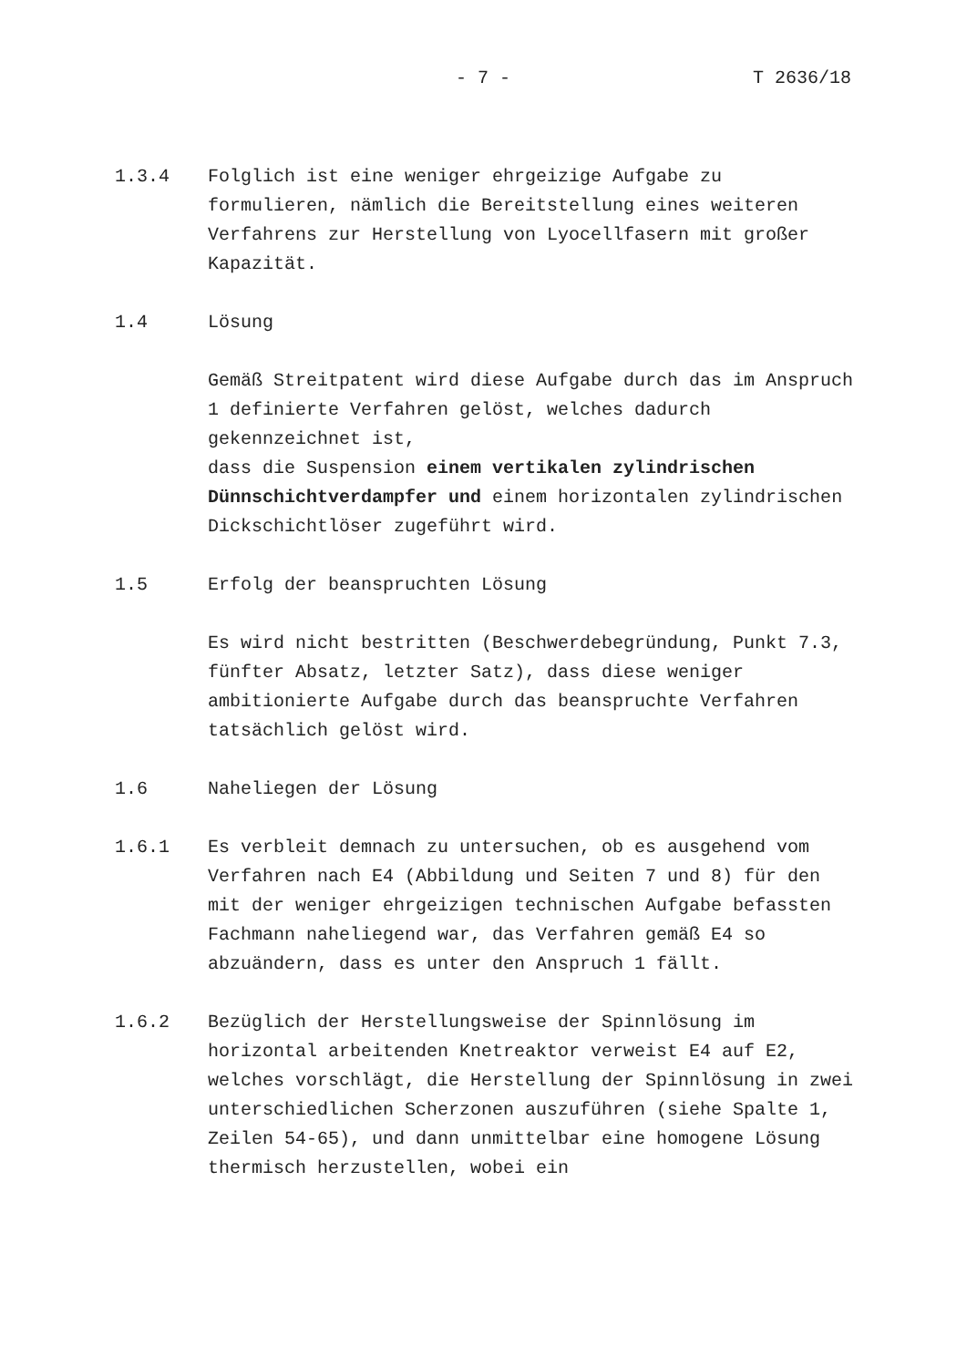- 7 - T 2636/18
1.3.4 Folglich ist eine weniger ehrgeizige Aufgabe zu formulieren, nämlich die Bereitstellung eines weiteren Verfahrens zur Herstellung von Lyocellfasern mit großer Kapazität.
1.4 Lösung
Gemäß Streitpatent wird diese Aufgabe durch das im Anspruch 1 definierte Verfahren gelöst, welches dadurch gekennzeichnet ist,
dass die Suspension einem vertikalen zylindrischen Dünnschichtverdampfer und einem horizontalen zylindrischen Dickschichtlöser zugeführt wird.
1.5 Erfolg der beanspruchten Lösung
Es wird nicht bestritten (Beschwerdebegründung, Punkt 7.3, fünfter Absatz, letzter Satz), dass diese weniger ambitionierte Aufgabe durch das beanspruchte Verfahren tatsächlich gelöst wird.
1.6 Naheliegen der Lösung
1.6.1 Es verbleit demnach zu untersuchen, ob es ausgehend vom Verfahren nach E4 (Abbildung und Seiten 7 und 8) für den mit der weniger ehrgeizigen technischen Aufgabe befassten Fachmann naheliegend war, das Verfahren gemäß E4 so abzuändern, dass es unter den Anspruch 1 fällt.
1.6.2 Bezüglich der Herstellungsweise der Spinnlösung im horizontal arbeitenden Knetreaktor verweist E4 auf E2, welches vorschlägt, die Herstellung der Spinnlösung in zwei unterschiedlichen Scherzonen auszuführen (siehe Spalte 1, Zeilen 54-65), und dann unmittelbar eine homogene Lösung thermisch herzustellen, wobei ein